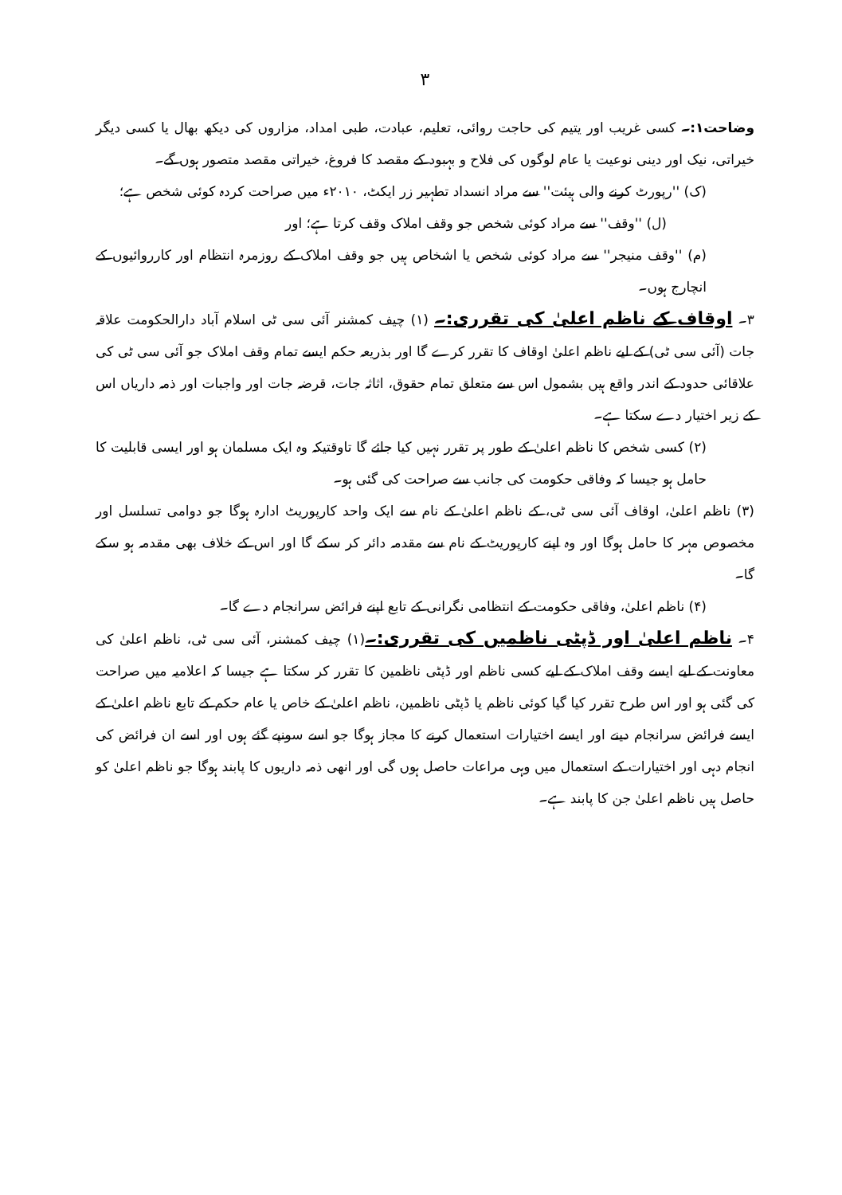۳
وضاحت۱:۔ کسی غریب اور یتیم کی حاجت روائی، تعلیم، عبادت، طبی امداد، مزاروں کی دیکھ بھال یا کسی دیگر خیراتی، نیک اور دینی نوعیت یا عام لوگوں کی فلاح و بہبود کے مقصد کا فروغ، خیراتی مقصد متصور ہوں گے۔
(ک) ''رپورٹ کرنے والی ہیئت'' سے مراد انسداد تطہیر زر ایکٹ، ۲۰۱۰ء میں صراحت کردہ کوئی شخص ہے؛
(ل) ''وقف'' سے مراد کوئی شخص جو وقف املاک وقف کرتا ہے؛ اور
(م) ''وقف منیجر'' سے مراد کوئی شخص یا اشخاص ہیں جو وقف املاک کے روزمرہ انتظام اور کارروائیوں کے انچارج ہوں۔
۳۔ اوقاف کے ناظم اعلیٰ کی تقرری:۔ (۱) چیف کمشنر آئی سی ٹی اسلام آباد دارالحکومت علاقہ جات (آئی سی ٹی) کے لیے ناظم اعلیٰ اوقاف کا تقرر کرے گا اور بذریعہ حکم ایسے تمام وقف املاک جو آئی سی ٹی کی علاقائی حدود کے اندر واقع ہیں بشمول اس سے متعلق تمام حقوق، اثاثہ جات، قرضہ جات اور واجبات اور ذمہ داریاں اس کے زیر اختیار دے سکتا ہے۔
(۲) کسی شخص کا ناظم اعلیٰ کے طور پر تقرر نہیں کیا جائے گا تاوقتیکہ وہ ایک مسلمان ہو اور ایسی قابلیت کا حامل ہو جیسا کہ وفاقی حکومت کی جانب سے صراحت کی گئی ہو۔
(۳) ناظم اعلیٰ، اوقاف آئی سی ٹی، کے ناظم اعلیٰ کے نام سے ایک واحد کارپوریٹ ادارہ ہوگا جو دوامی تسلسل اور مخصوص مہر کا حامل ہوگا اور وہ اپنے کارپوریٹ کے نام سے مقدمہ دائر کر سکے گا اور اس کے خلاف بھی مقدمہ ہو سکے گا۔
(۴) ناظم اعلیٰ، وفاقی حکومت کے انتظامی نگرانی کے تابع اپنے فرائض سرانجام دے گا۔
۴۔ ناظم اعلیٰ اور ڈپٹی ناظمیں کی تقرری:۔(۱) چیف کمشنر، آئی سی ٹی، ناظم اعلیٰ کی معاونت کے لیے ایسے وقف املاک کے لیے کسی ناظم اور ڈپٹی ناظمین کا تقرر کر سکتا ہے جیسا کہ اعلامیہ میں صراحت کی گئی ہو اور اس طرح تقرر کیا گیا کوئی ناظم یا ڈپٹی ناظمین، ناظم اعلیٰ کے خاص یا عام حکم کے تابع ناظم اعلیٰ کے ایسے فرائض سرانجام دینے اور ایسے اختیارات استعمال کرنے کا مجاز ہوگا جو اسے سونپے گئے ہوں اور اسے ان فرائض کی انجام دہی اور اختیارات کے استعمال میں وہی مراعات حاصل ہوں گی اور انھی ذمہ داریوں کا پابند ہوگا جو ناظم اعلیٰ کو حاصل ہیں ناظم اعلیٰ جن کا پابند ہے۔